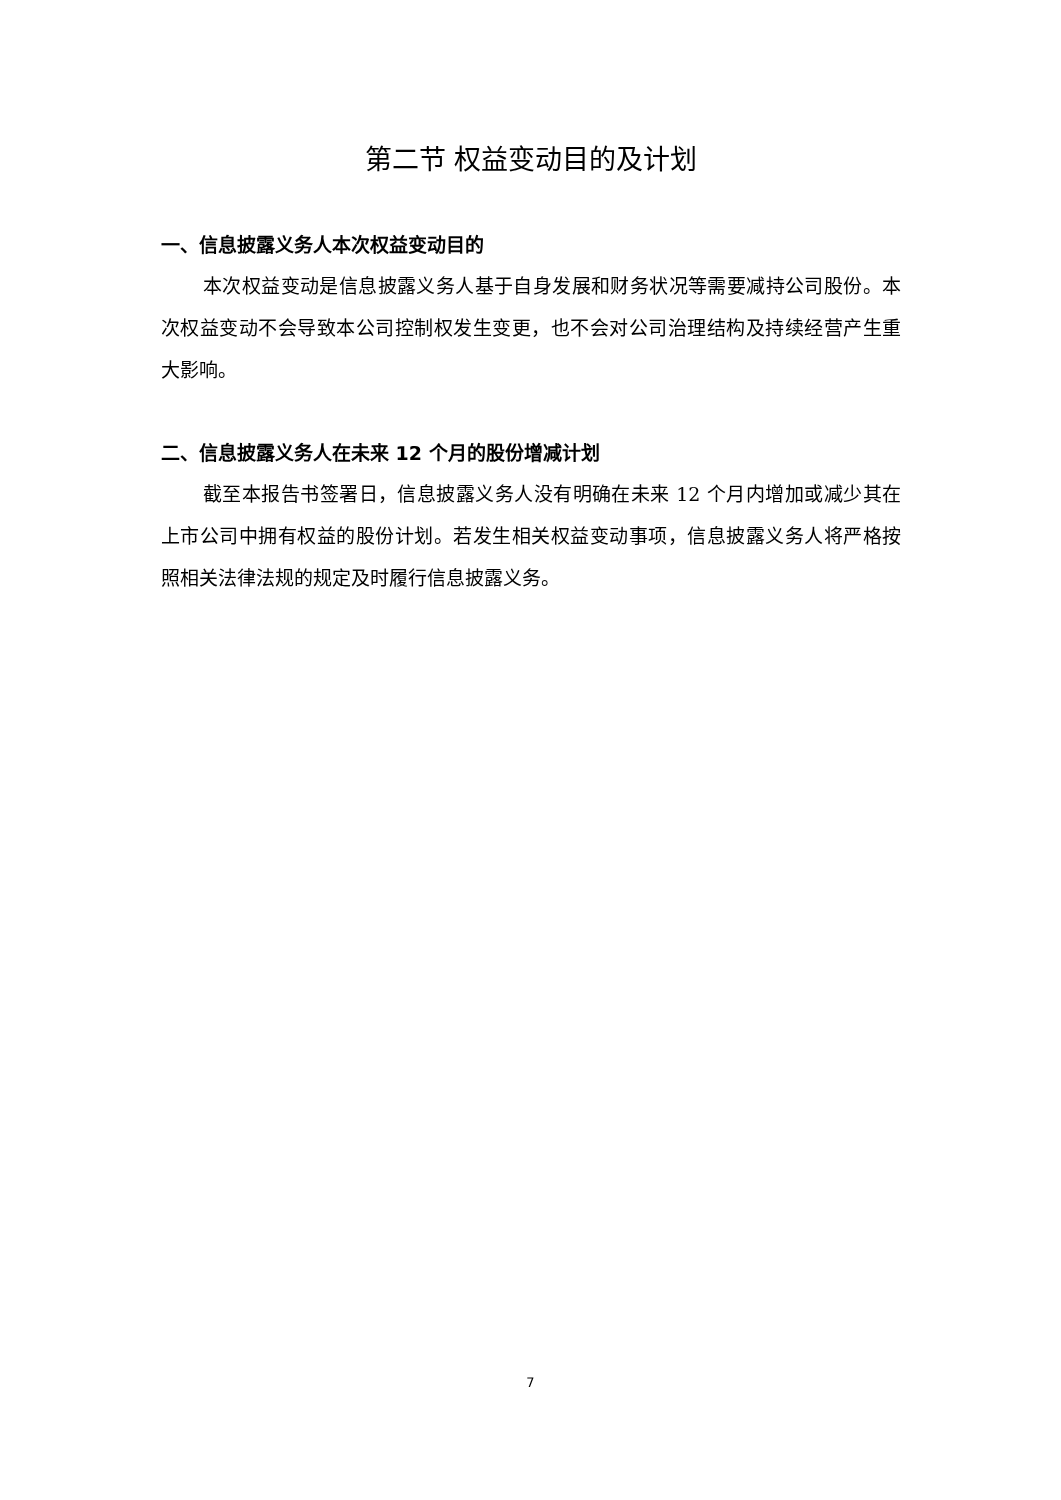第二节 权益变动目的及计划
一、信息披露义务人本次权益变动目的
本次权益变动是信息披露义务人基于自身发展和财务状况等需要减持公司股份。本次权益变动不会导致本公司控制权发生变更，也不会对公司治理结构及持续经营产生重大影响。
二、信息披露义务人在未来 12 个月的股份增减计划
截至本报告书签署日，信息披露义务人没有明确在未来 12 个月内增加或减少其在上市公司中拥有权益的股份计划。若发生相关权益变动事项，信息披露义务人将严格按照相关法律法规的规定及时履行信息披露义务。
7